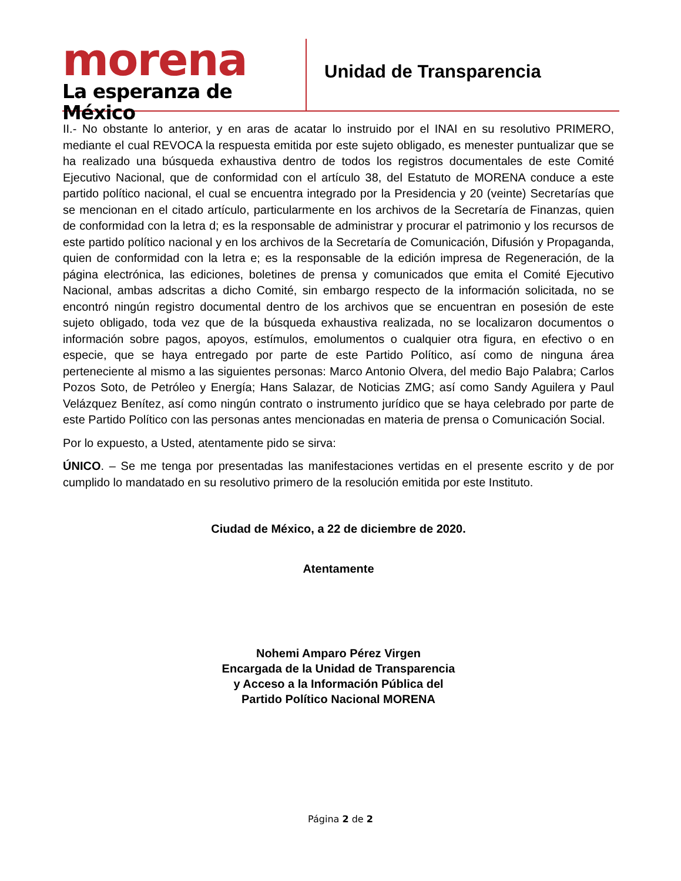morena
La esperanza de México
Unidad de Transparencia
II.- No obstante lo anterior, y en aras de acatar lo instruido por el INAI en su resolutivo PRIMERO, mediante el cual REVOCA la respuesta emitida por este sujeto obligado, es menester puntualizar que se ha realizado una búsqueda exhaustiva dentro de todos los registros documentales de este Comité Ejecutivo Nacional, que de conformidad con el artículo 38, del Estatuto de MORENA conduce a este partido político nacional, el cual se encuentra integrado por la Presidencia y 20 (veinte) Secretarías que se mencionan en el citado artículo, particularmente en los archivos de la Secretaría de Finanzas, quien de conformidad con la letra d; es la responsable de administrar y procurar el patrimonio y los recursos de este partido político nacional y en los archivos de la Secretaría de Comunicación, Difusión y Propaganda, quien de conformidad con la letra e; es la responsable de la edición impresa de Regeneración, de la página electrónica, las ediciones, boletines de prensa y comunicados que emita el Comité Ejecutivo Nacional, ambas adscritas a dicho Comité, sin embargo respecto de la información solicitada, no se encontró ningún registro documental dentro de los archivos que se encuentran en posesión de este sujeto obligado, toda vez que de la búsqueda exhaustiva realizada, no se localizaron documentos o información sobre pagos, apoyos, estímulos, emolumentos o cualquier otra figura, en efectivo o en especie, que se haya entregado por parte de este Partido Político, así como de ninguna área perteneciente al mismo a las siguientes personas: Marco Antonio Olvera, del medio Bajo Palabra; Carlos Pozos Soto, de Petróleo y Energía; Hans Salazar, de Noticias ZMG; así como Sandy Aguilera y Paul Velázquez Benítez, así como ningún contrato o instrumento jurídico que se haya celebrado por parte de este Partido Político con las personas antes mencionadas en materia de prensa o Comunicación Social.
Por lo expuesto, a Usted, atentamente pido se sirva:
ÚNICO. – Se me tenga por presentadas las manifestaciones vertidas en el presente escrito y de por cumplido lo mandatado en su resolutivo primero de la resolución emitida por este Instituto.
Ciudad de México, a 22 de diciembre de 2020.
Atentamente
Nohemi Amparo Pérez Virgen
Encargada de la Unidad de Transparencia
y Acceso a la Información Pública del
Partido Político Nacional MORENA
Página 2 de 2